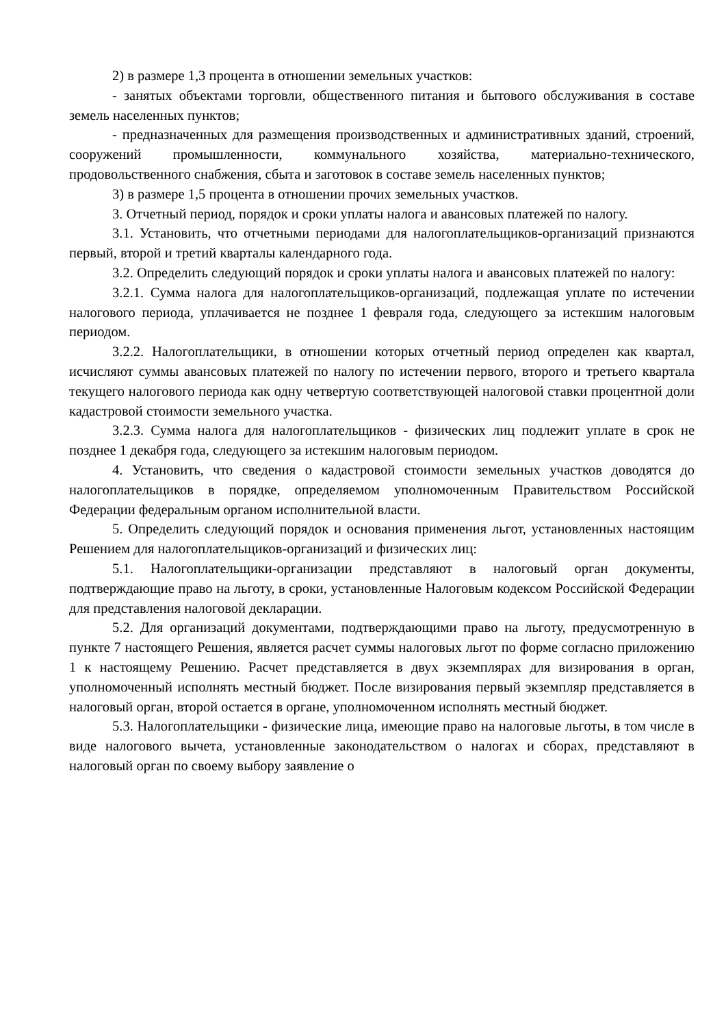2) в размере 1,3 процента в отношении земельных участков:
- занятых объектами торговли, общественного питания и бытового обслуживания в составе земель населенных пунктов;
- предназначенных для размещения производственных и административных зданий, строений, сооружений промышленности, коммунального хозяйства, материально-технического, продовольственного снабжения, сбыта и заготовок в составе земель населенных пунктов;
3) в размере 1,5 процента в отношении прочих земельных участков.
3. Отчетный период, порядок и сроки уплаты налога и авансовых платежей по налогу.
3.1. Установить, что отчетными периодами для налогоплательщиков-организаций признаются первый, второй и третий кварталы календарного года.
3.2. Определить следующий порядок и сроки уплаты налога и авансовых платежей по налогу:
3.2.1. Сумма налога для налогоплательщиков-организаций, подлежащая уплате по истечении налогового периода, уплачивается не позднее 1 февраля года, следующего за истекшим налоговым периодом.
3.2.2. Налогоплательщики, в отношении которых отчетный период определен как квартал, исчисляют суммы авансовых платежей по налогу по истечении первого, второго и третьего квартала текущего налогового периода как одну четвертую соответствующей налоговой ставки процентной доли кадастровой стоимости земельного участка.
3.2.3. Сумма налога для налогоплательщиков - физических лиц подлежит уплате в срок не позднее 1 декабря года, следующего за истекшим налоговым периодом.
4. Установить, что сведения о кадастровой стоимости земельных участков доводятся до налогоплательщиков в порядке, определяемом уполномоченным Правительством Российской Федерации федеральным органом исполнительной власти.
5. Определить следующий порядок и основания применения льгот, установленных настоящим Решением для налогоплательщиков-организаций и физических лиц:
5.1. Налогоплательщики-организации представляют в налоговый орган документы, подтверждающие право на льготу, в сроки, установленные Налоговым кодексом Российской Федерации для представления налоговой декларации.
5.2. Для организаций документами, подтверждающими право на льготу, предусмотренную в пункте 7 настоящего Решения, является расчет суммы налоговых льгот по форме согласно приложению 1 к настоящему Решению. Расчет представляется в двух экземплярах для визирования в орган, уполномоченный исполнять местный бюджет. После визирования первый экземпляр представляется в налоговый орган, второй остается в органе, уполномоченном исполнять местный бюджет.
5.3. Налогоплательщики - физические лица, имеющие право на налоговые льготы, в том числе в виде налогового вычета, установленные законодательством о налогах и сборах, представляют в налоговый орган по своему выбору заявление о